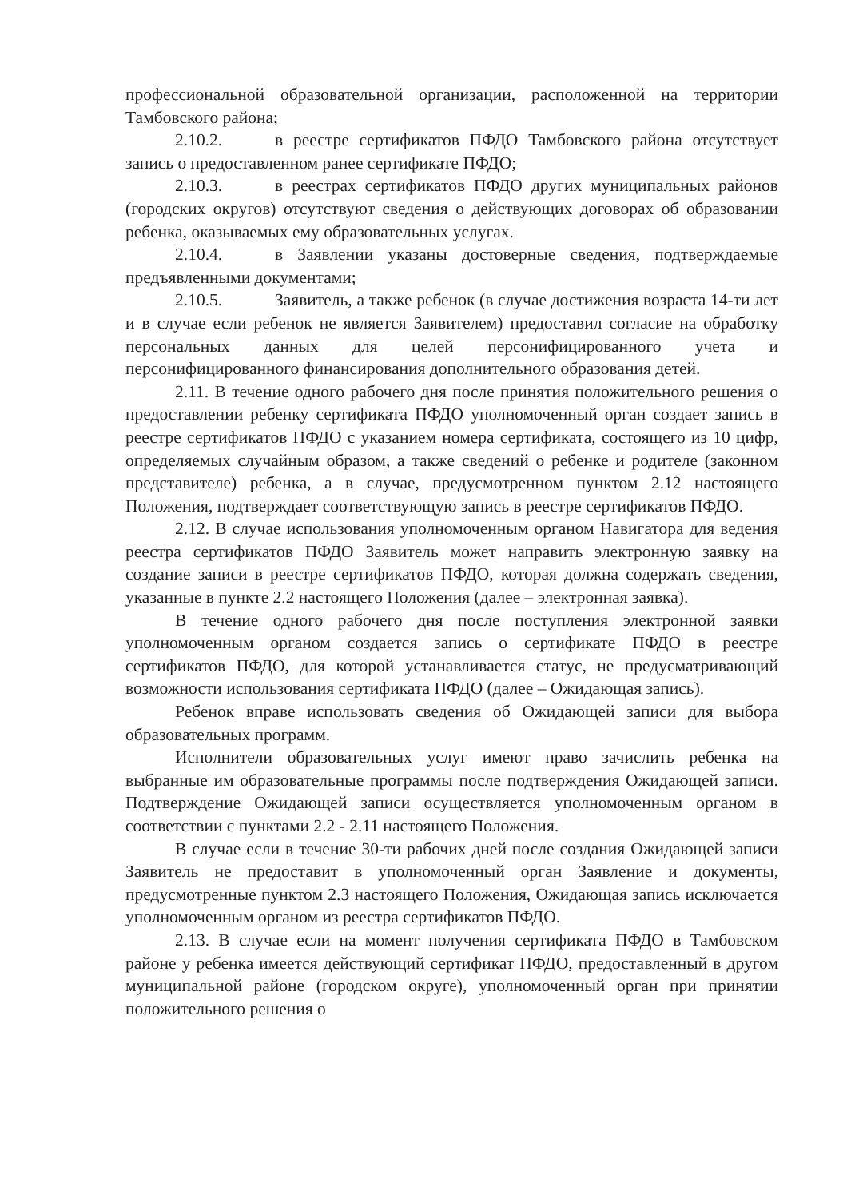профессиональной образовательной организации, расположенной на территории Тамбовского района;
2.10.2. в реестре сертификатов ПФДО Тамбовского района отсутствует запись о предоставленном ранее сертификате ПФДО;
2.10.3. в реестрах сертификатов ПФДО других муниципальных районов (городских округов) отсутствуют сведения о действующих договорах об образовании ребенка, оказываемых ему образовательных услугах.
2.10.4. в Заявлении указаны достоверные сведения, подтверждаемые предъявленными документами;
2.10.5. Заявитель, а также ребенок (в случае достижения возраста 14-ти лет и в случае если ребенок не является Заявителем) предоставил согласие на обработку персональных данных для целей персонифицированного учета и персонифицированного финансирования дополнительного образования детей.
2.11. В течение одного рабочего дня после принятия положительного решения о предоставлении ребенку сертификата ПФДО уполномоченный орган создает запись в реестре сертификатов ПФДО с указанием номера сертификата, состоящего из 10 цифр, определяемых случайным образом, а также сведений о ребенке и родителе (законном представителе) ребенка, а в случае, предусмотренном пунктом 2.12 настоящего Положения, подтверждает соответствующую запись в реестре сертификатов ПФДО.
2.12. В случае использования уполномоченным органом Навигатора для ведения реестра сертификатов ПФДО Заявитель может направить электронную заявку на создание записи в реестре сертификатов ПФДО, которая должна содержать сведения, указанные в пункте 2.2 настоящего Положения (далее – электронная заявка).
В течение одного рабочего дня после поступления электронной заявки уполномоченным органом создается запись о сертификате ПФДО в реестре сертификатов ПФДО, для которой устанавливается статус, не предусматривающий возможности использования сертификата ПФДО (далее – Ожидающая запись).
Ребенок вправе использовать сведения об Ожидающей записи для выбора образовательных программ.
Исполнители образовательных услуг имеют право зачислить ребенка на выбранные им образовательные программы после подтверждения Ожидающей записи. Подтверждение Ожидающей записи осуществляется уполномоченным органом в соответствии с пунктами 2.2 - 2.11 настоящего Положения.
В случае если в течение 30-ти рабочих дней после создания Ожидающей записи Заявитель не предоставит в уполномоченный орган Заявление и документы, предусмотренные пунктом 2.3 настоящего Положения, Ожидающая запись исключается уполномоченным органом из реестра сертификатов ПФДО.
2.13. В случае если на момент получения сертификата ПФДО в Тамбовском районе у ребенка имеется действующий сертификат ПФДО, предоставленный в другом муниципальной районе (городском округе), уполномоченный орган при принятии положительного решения о